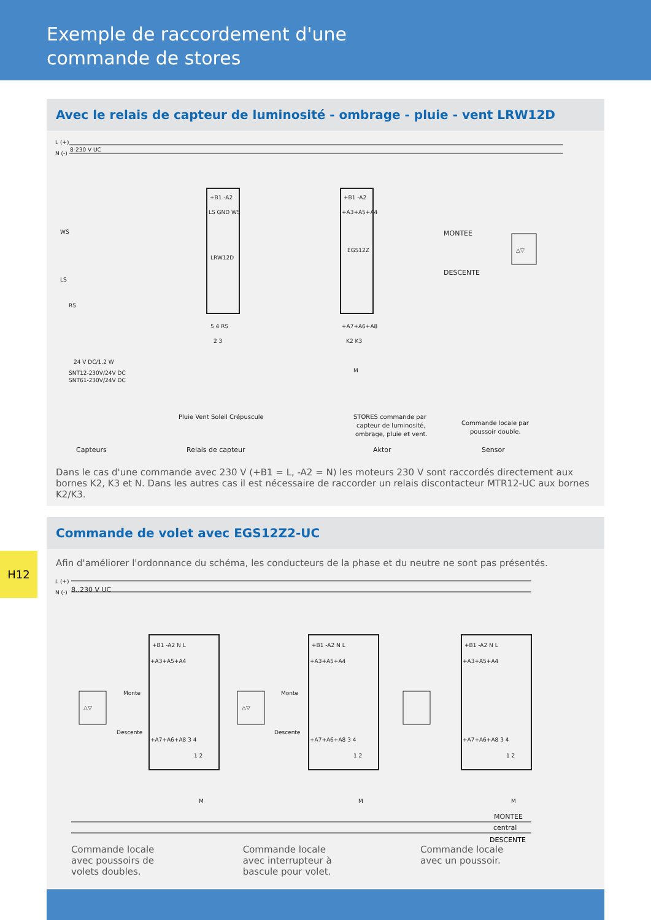Exemple de raccordement d'une
commande de stores
Avec le relais de capteur de luminosité - ombrage - pluie - vent LRW12D
L (+)
N (-)
8-230 V UC
WS
LS
RS
24 V DC/1,2 W
SNT12-230V/24V DC
SNT61-230V/24V DC
+B1 -A2
LS GND WS
LRW12D
5 4 RS
2 3
+B1 -A2
+A3+A5+A4
EGS12Z
+A7+A6+A8
K2 K3
M
MONTEE
DESCENTE
△▽
STORES commande par
capteur de luminosité,
ombrage, pluie et vent.
Commande locale par
poussoir double.
Pluie Vent Soleil Crépuscule
Capteurs
Relais de capteur
Aktor
Sensor
Dans le cas d'une commande avec 230 V (+B1 = L, -A2 = N) les moteurs 230 V sont raccordés directement aux bornes K2, K3 et N. Dans les autres cas il est nécessaire de raccorder un relais discontacteur MTR12-UC aux bornes K2/K3.
Commande de volet avec EGS12Z2-UC
Afin d'améliorer l'ordonnance du schéma, les conducteurs de la phase et du neutre ne sont pas présentés.
L (+)
N (-)
8..230 V UC
+B1 -A2 N L
+B1 -A2 N L
+B1 -A2 N L
+A3+A5+A4
+A3+A5+A4
+A3+A5+A4
+A7+A6+A8 3 4
+A7+A6+A8 3 4
+A7+A6+A8 3 4
1 2
1 2
1 2
M
M
M
△▽
△▽
Monte
Descente
Monte
Descente
MONTEE
central
DESCENTE
Commande locale
avec poussoirs de
volets doubles.
Commande locale
avec interrupteur à
bascule pour volet.
Commande locale
avec un poussoir.
H12